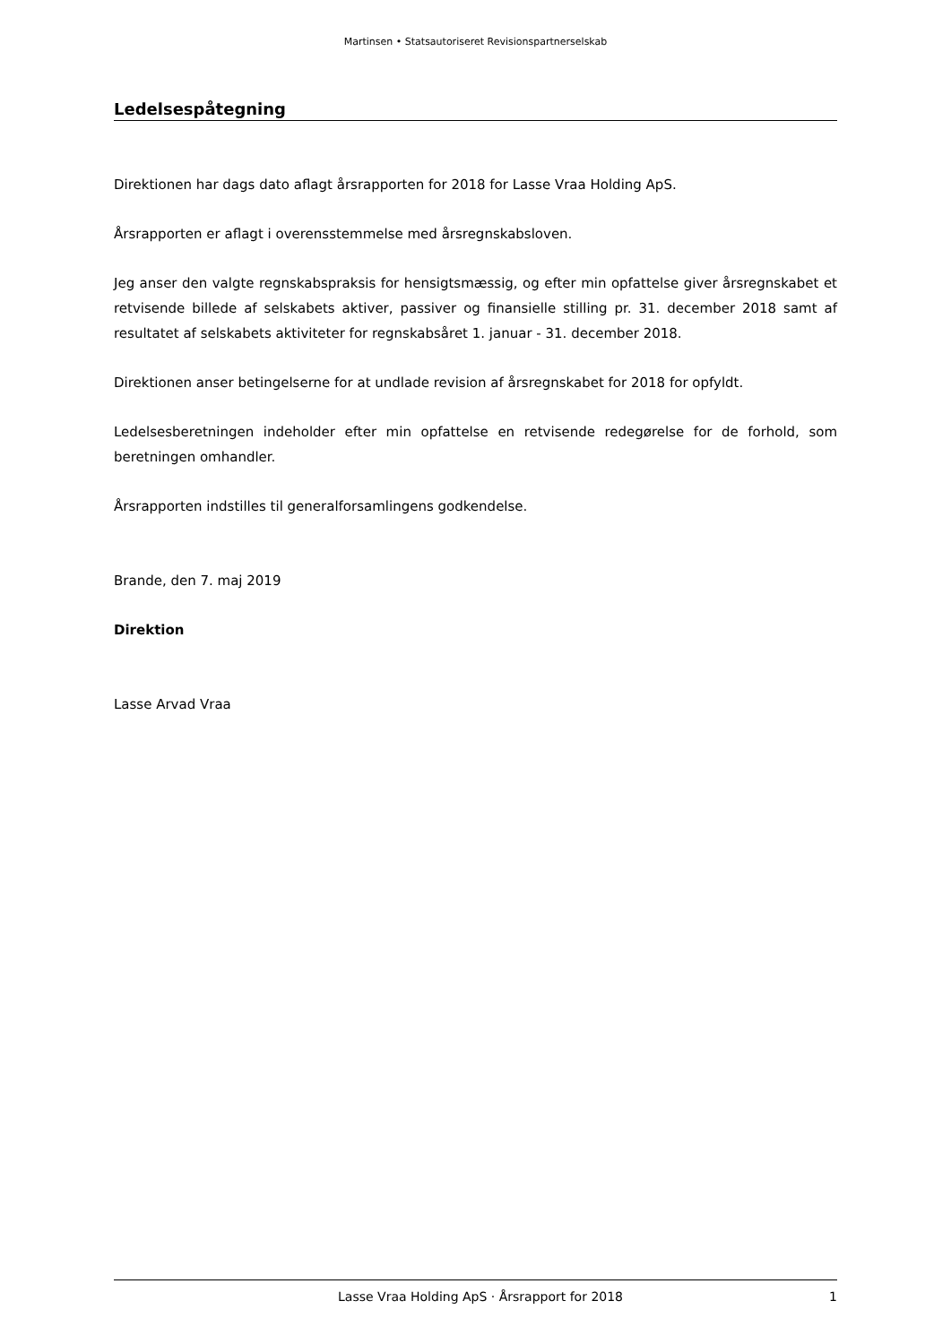Martinsen • Statsautoriseret Revisionspartnerselskab
Ledelsespåtegning
Direktionen har dags dato aflagt årsrapporten for 2018 for Lasse Vraa Holding ApS.
Årsrapporten er aflagt i overensstemmelse med årsregnskabsloven.
Jeg anser den valgte regnskabspraksis for hensigtsmæssig, og efter min opfattelse giver årsregnskabet et retvisende billede af selskabets aktiver, passiver og finansielle stilling pr. 31. december 2018 samt af resultatet af selskabets aktiviteter for regnskabsåret 1. januar - 31. december 2018.
Direktionen anser betingelserne for at undlade revision af årsregnskabet for 2018 for opfyldt.
Ledelsesberetningen indeholder efter min opfattelse en retvisende redegørelse for de forhold, som beretningen omhandler.
Årsrapporten indstilles til generalforsamlingens godkendelse.
Brande, den 7. maj 2019
Direktion
Lasse Arvad Vraa
Lasse Vraa Holding ApS · Årsrapport for 2018 1